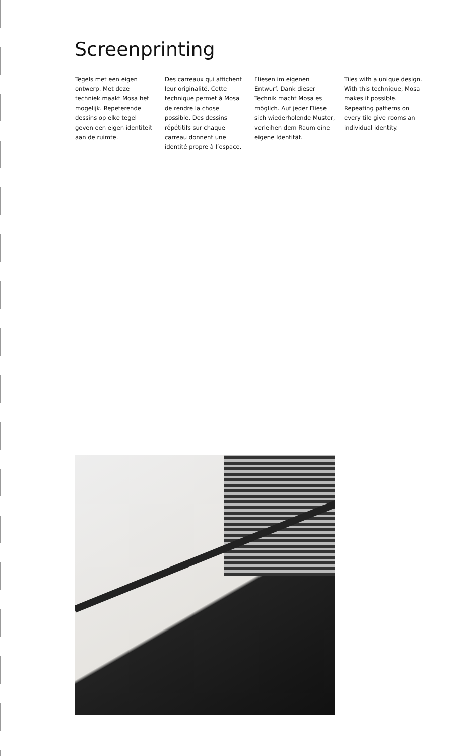Screenprinting
Tegels met een eigen ontwerp. Met deze techniek maakt Mosa het mogelijk. Repeterende dessins op elke tegel geven een eigen identiteit aan de ruimte.
Des carreaux qui affichent leur originalité. Cette technique permet à Mosa de rendre la chose possible. Des dessins répétitifs sur chaque carreau donnent une identité propre à l’espace.
Fliesen im eigenen Entwurf. Dank dieser Technik macht Mosa es möglich. Auf jeder Fliese sich wiederholende Muster, verleihen dem Raum eine eigene Identität.
Tiles with a unique design. With this technique, Mosa makes it possible. Repeating patterns on every tile give rooms an individual identity.